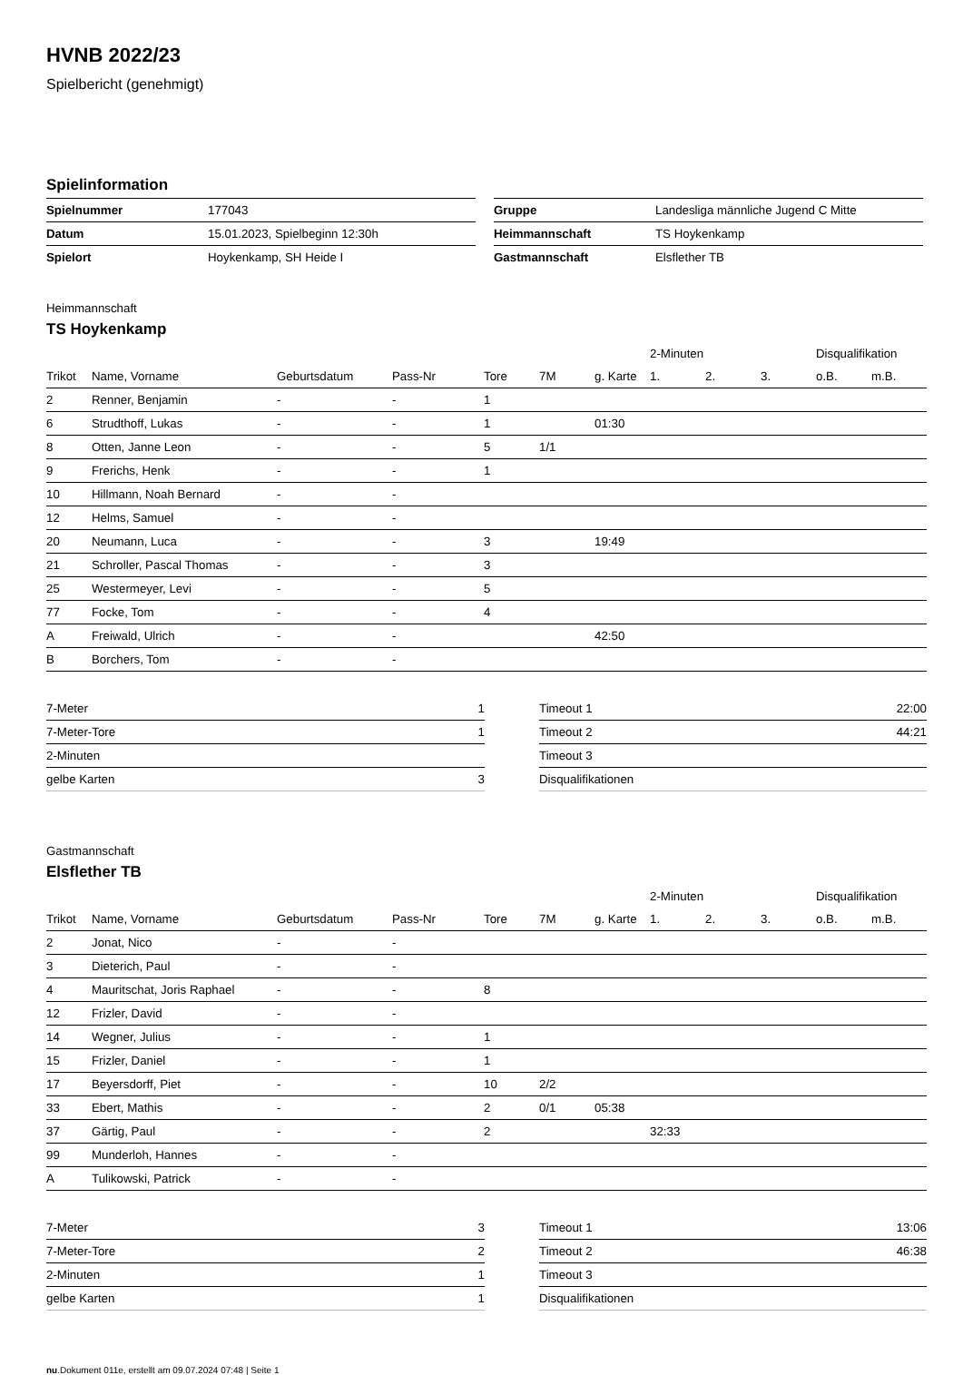HVNB 2022/23
Spielbericht (genehmigt)
Spielinformation
| Spielnummer | 177043 |
| Datum | 15.01.2023, Spielbeginn 12:30h |
| Spielort | Hoykenkamp, SH Heide I |
| Gruppe | Landesliga männliche Jugend C Mitte |
| Heimmannschaft | TS Hoykenkamp |
| Gastmannschaft | Elsflether TB |
Heimmannschaft
TS Hoykenkamp
| | | | | | | | 2-Minuten | | | Disqualifikation | |
| --- | --- | --- | --- | --- | --- | --- | --- | --- | --- | --- | --- |
| Trikot | Name, Vorname | Geburtsdatum | Pass-Nr | Tore | 7M | g. Karte | 1. | 2. | 3. | o.B. | m.B. |
| 2 | Renner, Benjamin | - | - | 1 | | | | | | | |
| 6 | Strudthoff, Lukas | - | - | 1 | | 01:30 | | | | | |
| 8 | Otten, Janne Leon | - | - | 5 | 1/1 | | | | | | |
| 9 | Frerichs, Henk | - | - | 1 | | | | | | | |
| 10 | Hillmann, Noah Bernard | - | - | | | | | | | | |
| 12 | Helms, Samuel | - | - | | | | | | | | |
| 20 | Neumann, Luca | - | - | 3 | | 19:49 | | | | | |
| 21 | Schroller, Pascal Thomas | - | - | 3 | | | | | | | |
| 25 | Westermeyer, Levi | - | - | 5 | | | | | | | |
| 77 | Focke, Tom | - | - | 4 | | | | | | | |
| A | Freiwald, Ulrich | - | - | | | 42:50 | | | | | |
| B | Borchers, Tom | - | - | | | | | | | | |
| 7-Meter | 1 |
| 7-Meter-Tore | 1 |
| 2-Minuten | |
| gelbe Karten | 3 |
| Timeout 1 | 22:00 |
| Timeout 2 | 44:21 |
| Timeout 3 | |
| Disqualifikationen | |
Gastmannschaft
Elsflether TB
| | | | | | | | 2-Minuten | | | Disqualifikation | |
| --- | --- | --- | --- | --- | --- | --- | --- | --- | --- | --- | --- |
| Trikot | Name, Vorname | Geburtsdatum | Pass-Nr | Tore | 7M | g. Karte | 1. | 2. | 3. | o.B. | m.B. |
| 2 | Jonat, Nico | - | - | | | | | | | | |
| 3 | Dieterich, Paul | - | - | | | | | | | | |
| 4 | Mauritschat, Joris Raphael | - | - | 8 | | | | | | | |
| 12 | Frizler, David | - | - | | | | | | | | |
| 14 | Wegner, Julius | - | - | 1 | | | | | | | |
| 15 | Frizler, Daniel | - | - | 1 | | | | | | | |
| 17 | Beyersdorff, Piet | - | - | 10 | 2/2 | | | | | | |
| 33 | Ebert, Mathis | - | - | 2 | 0/1 | 05:38 | | | | | |
| 37 | Gärtig, Paul | - | - | 2 | | | 32:33 | | | | |
| 99 | Munderloh, Hannes | - | - | | | | | | | | |
| A | Tulikowski, Patrick | - | - | | | | | | | | |
| 7-Meter | 3 |
| 7-Meter-Tore | 2 |
| 2-Minuten | 1 |
| gelbe Karten | 1 |
| Timeout 1 | 13:06 |
| Timeout 2 | 46:38 |
| Timeout 3 | |
| Disqualifikationen | |
nu.Dokument 011e, erstellt am 09.07.2024 07:48 | Seite 1